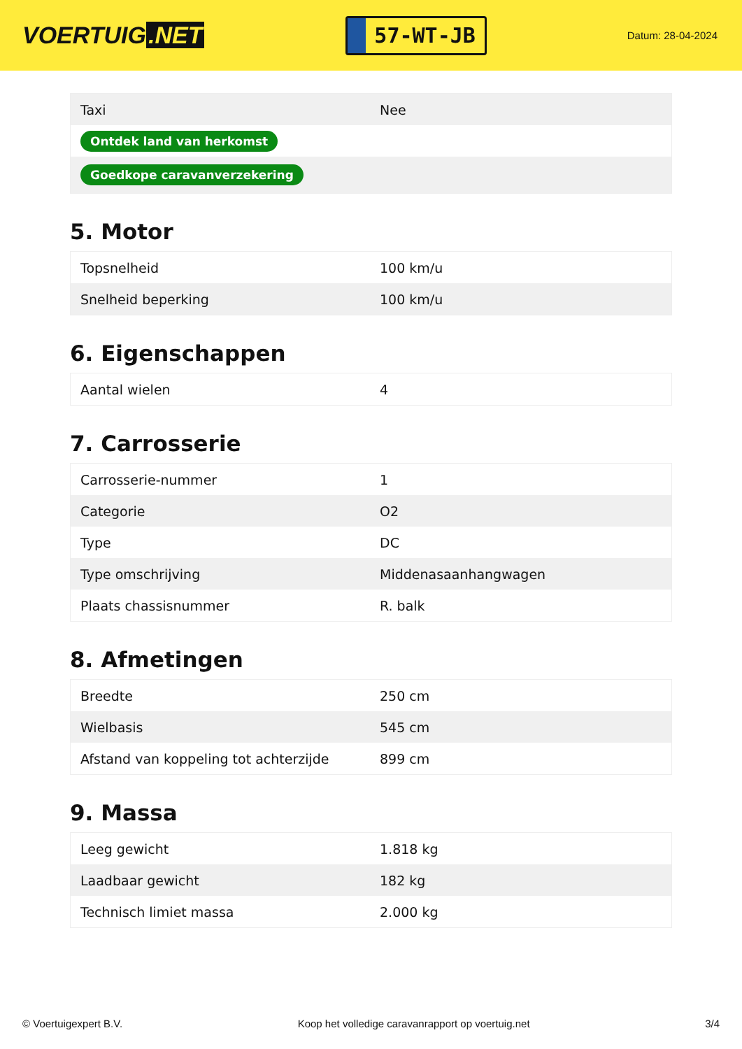VOERTUIG.NET
57-WT-JB
Datum: 28-04-2024
| Taxi | Nee |
| Ontdek land van herkomst | |
| Goedkope caravanverzekering | |
5. Motor
| Topsnelheid | 100 km/u |
| Snelheid beperking | 100 km/u |
6. Eigenschappen
| Aantal wielen | 4 |
7. Carrosserie
| Carrosserie-nummer | 1 |
| Categorie | O2 |
| Type | DC |
| Type omschrijving | Middenasaanhangwagen |
| Plaats chassisnummer | R. balk |
8. Afmetingen
| Breedte | 250 cm |
| Wielbasis | 545 cm |
| Afstand van koppeling tot achterzijde | 899 cm |
9. Massa
| Leeg gewicht | 1.818 kg |
| Laadbaar gewicht | 182 kg |
| Technisch limiet massa | 2.000 kg |
© Voertuigexpert B.V. Koop het volledige caravanrapport op voertuig.net 3/4